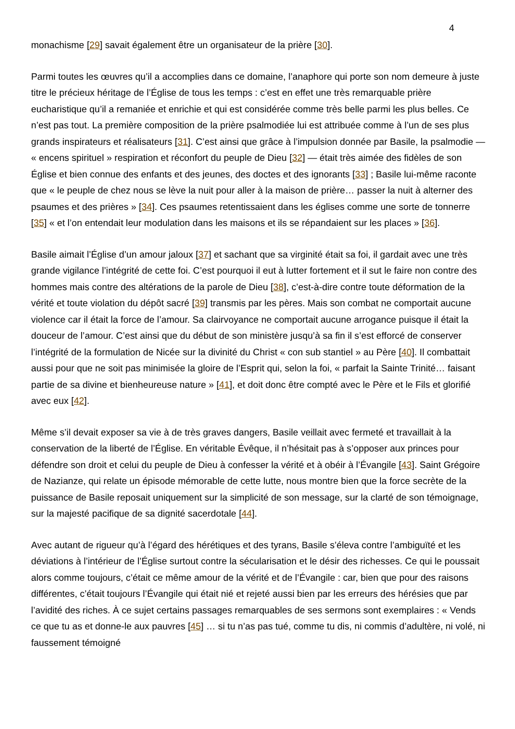4
monachisme [29] savait également être un organisateur de la prière [30].
Parmi toutes les œuvres qu’il a accomplies dans ce domaine, l’anaphore qui porte son nom demeure à juste titre le précieux héritage de l’Église de tous les temps : c’est en effet une très remarquable prière eucharistique qu’il a remaniée et enrichie et qui est considérée comme très belle parmi les plus belles. Ce n’est pas tout. La première composition de la prière psalmodiée lui est attribuée comme à l’un de ses plus grands inspirateurs et réalisateurs [31]. C’est ainsi que grâce à l’impulsion donnée par Basile, la psalmodie — « encens spirituel » respiration et réconfort du peuple de Dieu [32] — était très aimée des fidèles de son Église et bien connue des enfants et des jeunes, des doctes et des ignorants [33] ; Basile lui-même raconte que « le peuple de chez nous se lève la nuit pour aller à la maison de prière… passer la nuit à alterner des psaumes et des prières » [34]. Ces psaumes retentissaient dans les églises comme une sorte de tonnerre [35] « et l’on entendait leur modulation dans les maisons et ils se répandaient sur les places » [36].
Basile aimait l’Église d’un amour jaloux [37] et sachant que sa virginité était sa foi, il gardait avec une très grande vigilance l’intégrité de cette foi. C’est pourquoi il eut à lutter fortement et il sut le faire non contre des hommes mais contre des altérations de la parole de Dieu [38], c’est-à-dire contre toute déformation de la vérité et toute violation du dépôt sacré [39] transmis par les pères. Mais son combat ne comportait aucune violence car il était la force de l’amour. Sa clairvoyance ne comportait aucune arrogance puisque il était la douceur de l’amour. C’est ainsi que du début de son ministère jusqu’à sa fin il s’est efforcé de conserver l’intégrité de la formulation de Nicée sur la divinité du Christ « con sub stantiel » au Père [40]. Il combattait aussi pour que ne soit pas minimisée la gloire de l’Esprit qui, selon la foi, « parfait la Sainte Trinité… faisant partie de sa divine et bienheureuse nature » [41], et doit donc être compté avec le Père et le Fils et glorifié avec eux [42].
Même s’il devait exposer sa vie à de très graves dangers, Basile veillait avec fermeté et travaillait à la conservation de la liberté de l’Église. En véritable Évêque, il n’hésitait pas à s’opposer aux princes pour défendre son droit et celui du peuple de Dieu à confesser la vérité et à obéir à l’Évangile [43]. Saint Grégoire de Nazianze, qui relate un épisode mémorable de cette lutte, nous montre bien que la force secrète de la puissance de Basile reposait uniquement sur la simplicité de son message, sur la clarté de son témoignage, sur la majesté pacifique de sa dignité sacerdotale [44].
Avec autant de rigueur qu’à l’égard des hérétiques et des tyrans, Basile s’éleva contre l’ambiguïté et les déviations à l’intérieur de l’Église surtout contre la sécularisation et le désir des richesses. Ce qui le poussait alors comme toujours, c’était ce même amour de la vérité et de l’Évangile : car, bien que pour des raisons différentes, c’était toujours l’Évangile qui était nié et rejeté aussi bien par les erreurs des hérésies que par l’avidité des riches. À ce sujet certains passages remarquables de ses sermons sont exemplaires : « Vends ce que tu as et donne-le aux pauvres [45] … si tu n’as pas tué, comme tu dis, ni commis d’adultère, ni volé, ni faussement témoigné